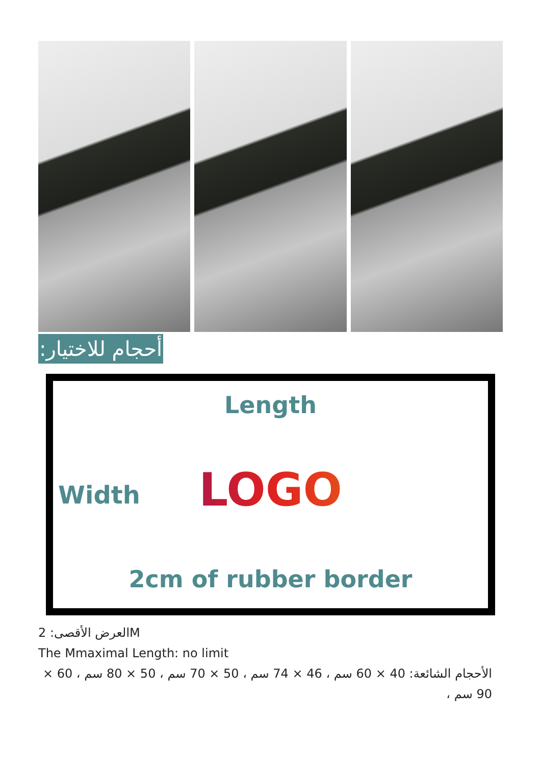أحجام للاختيار:
Length
Width
LOGO
2cm of rubber border
العرض الأقصى: 2M
The Mmaximal Length: no limit
الأحجام الشائعة: 40 × 60 سم ، 46 × 74 سم ، 50 × 70 سم ، 50 × 80 سم ، 60 × 90 سم ،